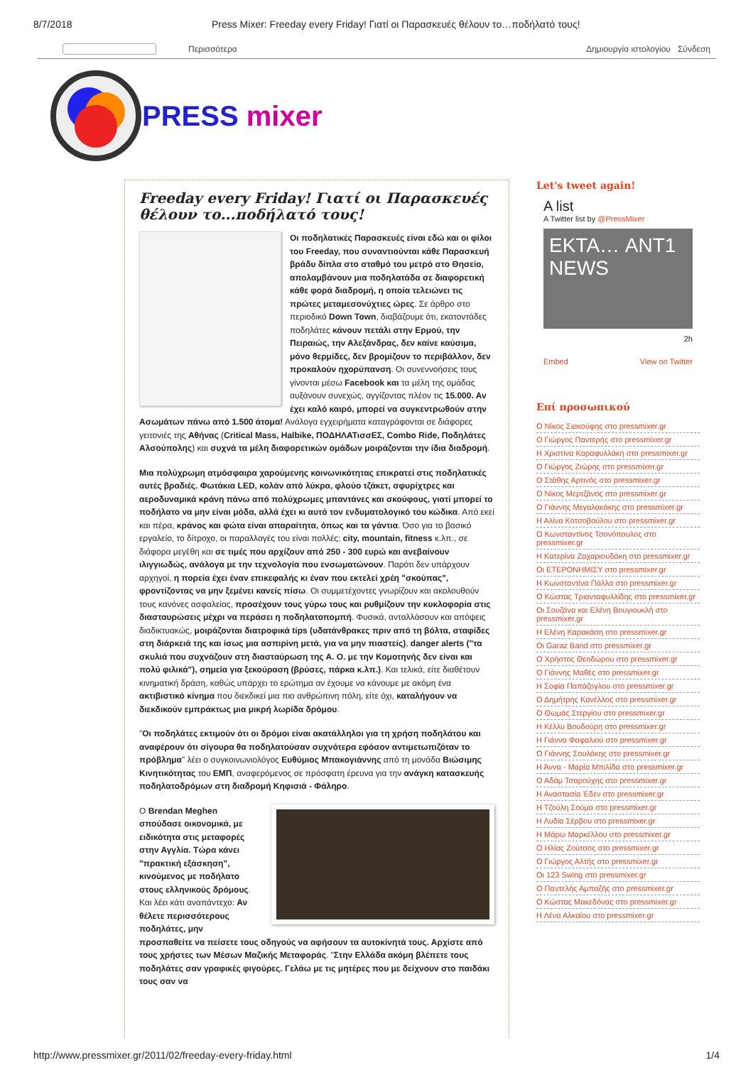8/7/2018 Press Mixer: Freeday every Friday! Γιατί οι Παρασκευές θέλουν το…ποδήλατό τους!
Περισσότερα Δημιουργία ιστολογίου Σύνδεση
PRESS mixer
Freeday every Friday! Γιατί οι Παρασκευές θέλουν το...ποδήλατό τους!
Οι ποδηλατικές Παρασκευές είναι εδώ και οι φίλοι του Freeday, που συναντιούνται κάθε Παρασκευή βράδυ δίπλα στο σταθμό του μετρό στο Θησείο, απολαμβάνουν μια ποδηλατάδα σε διαφορετική κάθε φορά διαδρομή, η οποία τελειώνει τις πρώτες μεταμεσονύχτιες ώρες. Σε άρθρο στο περιοδικό Down Town, διαβάζουμε ότι, εκατοντάδες ποδηλάτες κάνουν πετάλι στην Ερμού, την Πειραιώς, την Αλεξάνδρας, δεν καίνε καύσιμα, μόνο θερμίδες, δεν βρομίζουν το περιβάλλον, δεν προκαλούν ηχορύπανση. Οι συνεννοήσεις τους γίνονται μέσω Facebook και τα μέλη της ομάδας αυξάνουν συνεχώς, αγγίζοντας πλέον τις 15.000. Αν έχει καλό καιρό, μπορεί να συγκεντρωθούν στην Ασωμάτων πάνω από 1.500 άτομα! Ανάλογα εγχειρήματα καταγράφονται σε διάφορες γειτονιές της Αθήνας (Critical Mass, Halbike, ΠΟΔΗΛΑΤισσΕΣ, Combo Ride, Ποδηλάτες Αλσούπολης) και συχνά τα μέλη διαφορετικών ομάδων μοιράζονται την ίδια διαδρομή.
Μια πολύχρωμη ατμόσφαιρα χαρούμενης κοινωνικότητας επικρατεί στις ποδηλατικές αυτές βραδιές. Φωτάκια LED, κολάν από λύκρα, φλούο τζάκετ, σφυρίχτρες και αεροδυναμικά κράνη πάνω από πολύχρωμες μπαντάνες και σκούφους, γιατί μπορεί το ποδήλατο να μην είναι μόδα, αλλά έχει κι αυτό τον ενδυματολογικό του κώδικα. Από εκεί και πέρα, κράνος και φώτα είναι απαραίτητα, όπως και τα γάντια. Όσο για το βασικό εργαλείο, το δίτροχο, οι παραλλαγές του είναι πολλές: city, mountain, fitness κ.λπ., σε διάφορα μεγέθη και σε τιμές που αρχίζουν από 250 - 300 ευρώ και ανεβαίνουν ιλιγγιωδώς, ανάλογα με την τεχνολογία που ενσωματώνουν. Παρότι δεν υπάρχουν αρχηγοί, η πορεία έχει έναν επικεφαλής κι έναν που εκτελεί χρέη "σκούπας", φροντίζοντας να μην ξεμένει κανείς πίσω. Οι συμμετέχοντες γνωρίζουν και ακολουθούν τους κανόνες ασφαλείας, προσέχουν τους γύρω τους και ρυθμίζουν την κυκλοφορία στις διασταυρώσεις μέχρι να περάσει η ποδηλατοπομπή. Φυσικά, ανταλλάσουν και απόψεις διαδικτυακώς, μοιράζονται διατροφικά tips (υδατάνθρακες πριν από τη βόλτα, σταφίδες στη διάρκειά της και ίσως μια ασπιρίνη μετά, για να μην πιαστείς), danger alerts ("τα σκυλιά που συχνάζουν στη διασταύρωση της Α. Ο. με την Κομοτηνής δεν είναι και πολύ φιλικά"), σημεία για ξεκούραση (βρύσες, πάρκα κ.λπ.). Και τελικά, είτε διαθέτουν κινηματική δράση, καθώς υπάρχει το ερώτημα αν έχουμε να κάνουμε με ακόμη ένα ακτιβιστικό κίνημα που διεκδικεί μια πιο ανθρώπινη πόλη, είτε όχι, καταλήγουν να διεκδικούν εμπράκτως μια μικρή λωρίδα δρόμου.
"Οι ποδηλάτες εκτιμούν ότι οι δρόμοι είναι ακατάλληλοι για τη χρήση ποδηλάτου και αναφέρουν ότι σίγουρα θα ποδηλατούσαν συχνότερα εφόσον αντιμετωπιζόταν το πρόβλημα" λέει ο συγκοινωνιολόγος Ευθύμιος Μπακογιάννης από τη μονάδα Βιώσιμης Κινητικότητας του ΕΜΠ, αναφερόμενος σε πρόσφατη έρευνα για την ανάγκη κατασκευής ποδηλατοδρόμων στη διαδρομή Κηφισιά - Φάληρο.
Ο Brendan Meghen σπούδασε οικονομικά, με ειδικότητα στις μεταφορές στην Αγγλία. Τώρα κάνει "πρακτική εξάσκηση", κινούμενος με ποδήλατο στους ελληνικούς δρόμους. Και λέει κάτι αναπάντεχο: Αν θέλετε περισσότερους ποδηλάτες, μην προσπαθείτε να πείσετε τους οδηγούς να αφήσουν τα αυτοκίνητά τους. Αρχίστε από τους χρήστες των Μέσων Μαζικής Μεταφοράς. "Στην Ελλάδα ακόμη βλέπετε τους ποδηλάτες σαν γραφικές φιγούρες. Γελάω με τις μητέρες που με δείχνουν στο παιδάκι τους σαν να
Let's tweet again!
A list
A Twitter list by @PressMixer
ΕΚΤΑ… ANT1 NEWS
2h
Embed View on Twitter
Επί προσωπικού
Ο Νίκος Σιακούφης στο pressmixer.gr
Ο Γιώργος Παντερής στο pressmixer.gr
Η Χριστίνα Καραφυλλάκη στο pressmixer.gr
Ο Γιώργος Ζιώρης στο pressmixer.gr
Ο Στάθης Αρτινός στο pressmixer.gr
Ο Νίκος Μερτζάνος στο pressmixer.gr
Ο Γιάννης Μεγαλακάκης στο pressmixer.gr
Η Αλίνα Κοτσοβούλου στο pressmixer.gr
Ο Κωνσταντίνος Τσονόπουλος στο pressmixer.gr
Η Κατερίνα Ζαχαριουδάκη στο pressmixer.gr
Οι ΕΤΕΡΟΝΗΜΙΣΥ στο pressmixer.gr
Η Κωνσταντίνα Πάλλα στο pressmixer.gr
Ο Κώστας Τριανταφυλλίδης στο pressmixer.gr
Οι Σουζάνα και Ελένη Βουγιουκλή στο pressmixer.gr
Η Ελένη Καρακάση στο pressmixer.gr
Οι Garaz Band στο pressmixer.gr
Ο Χρήστος Θεοδώρου στο pressmixer.gr
Ο Γιάννης Μαθές στο pressmixer.gr
Η Σοφία Παπάζογλου στο pressmixer.gr
Ο Δημήτρης Κανέλλος στο pressmixer.gr
Ο Θωμάς Στεργίου στο pressmixer.gr
Η Κέλλυ Βουδούρη στο pressmixer.gr
Η Γιάννα Φαφαλιού στο pressmixer.gr
Ο Γιάννης Σουλάκης στο pressmixer.gr
Η Άννα - Μαρία Μπιλίδα στο pressmixer.gr
Ο Αδάμ Τσαρούχης στο pressmixer.gr
Η Αναστασία Έδεν στο pressmixer.gr
Η Τζούλη Σούμα στο pressmixer.gr
Η Λυδία Σέρβου στο pressmixer.gr
Η Μάρω Μαρκέλλου στο pressmixer.gr
Ο Ηλίας Ζούτσος στο pressmixer.gr
Ο Γιώργος Αλτής στο pressmixer.gr
Οι 123 Swing στο pressmixer.gr
Ο Παντελής Αμπαζής στο pressmixer.gr
Ο Κώστας Μακεδόνας στο pressmixer.gr
Η Λένα Αλκαίου στο pressmixer.gr
http://www.pressmixer.gr/2011/02/freeday-every-friday.html 1/4